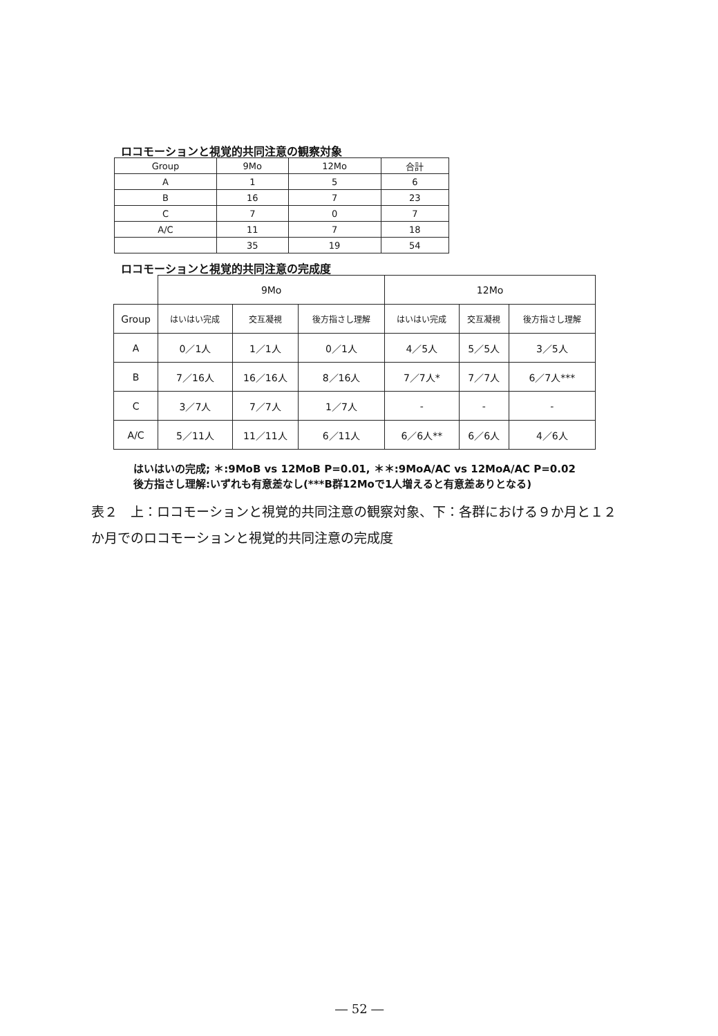ロコモーションと視覚的共同注意の観察対象
| Group | 9Mo | 12Mo | 合計 |
| --- | --- | --- | --- |
| A | 1 | 5 | 6 |
| B | 16 | 7 | 23 |
| C | 7 | 0 | 7 |
| A/C | 11 | 7 | 18 |
| | 35 | 19 | 54 |
ロコモーションと視覚的共同注意の完成度
| | 9Mo | | | 12Mo | | |
| --- | --- | --- | --- | --- | --- | --- |
| Group | はいはい完成 | 交互凝視 | 後方指さし理解 | はいはい完成 | 交互凝視 | 後方指さし理解 |
| A | 0／1人 | 1／1人 | 0／1人 | 4／5人 | 5／5人 | 3／5人 |
| B | 7／16人 | 16／16人 | 8／16人 | 7／7人* | 7／7人 | 6／7人*** |
| C | 3／7人 | 7／7人 | 1／7人 | - | - | - |
| A/C | 5／11人 | 11／11人 | 6／11人 | 6／6人** | 6／6人 | 4／6人 |
はいはいの完成; ＊:9MoB vs 12MoB P=0.01, ＊＊:9MoA/AC vs 12MoA/AC P=0.02
後方指さし理解:いずれも有意差なし(***B群12Moで1人増えると有意差ありとなる)
表２　上：ロコモーションと視覚的共同注意の観察対象、下：各群における９か月と１２か月でのロコモーションと視覚的共同注意の完成度
― 52 ―